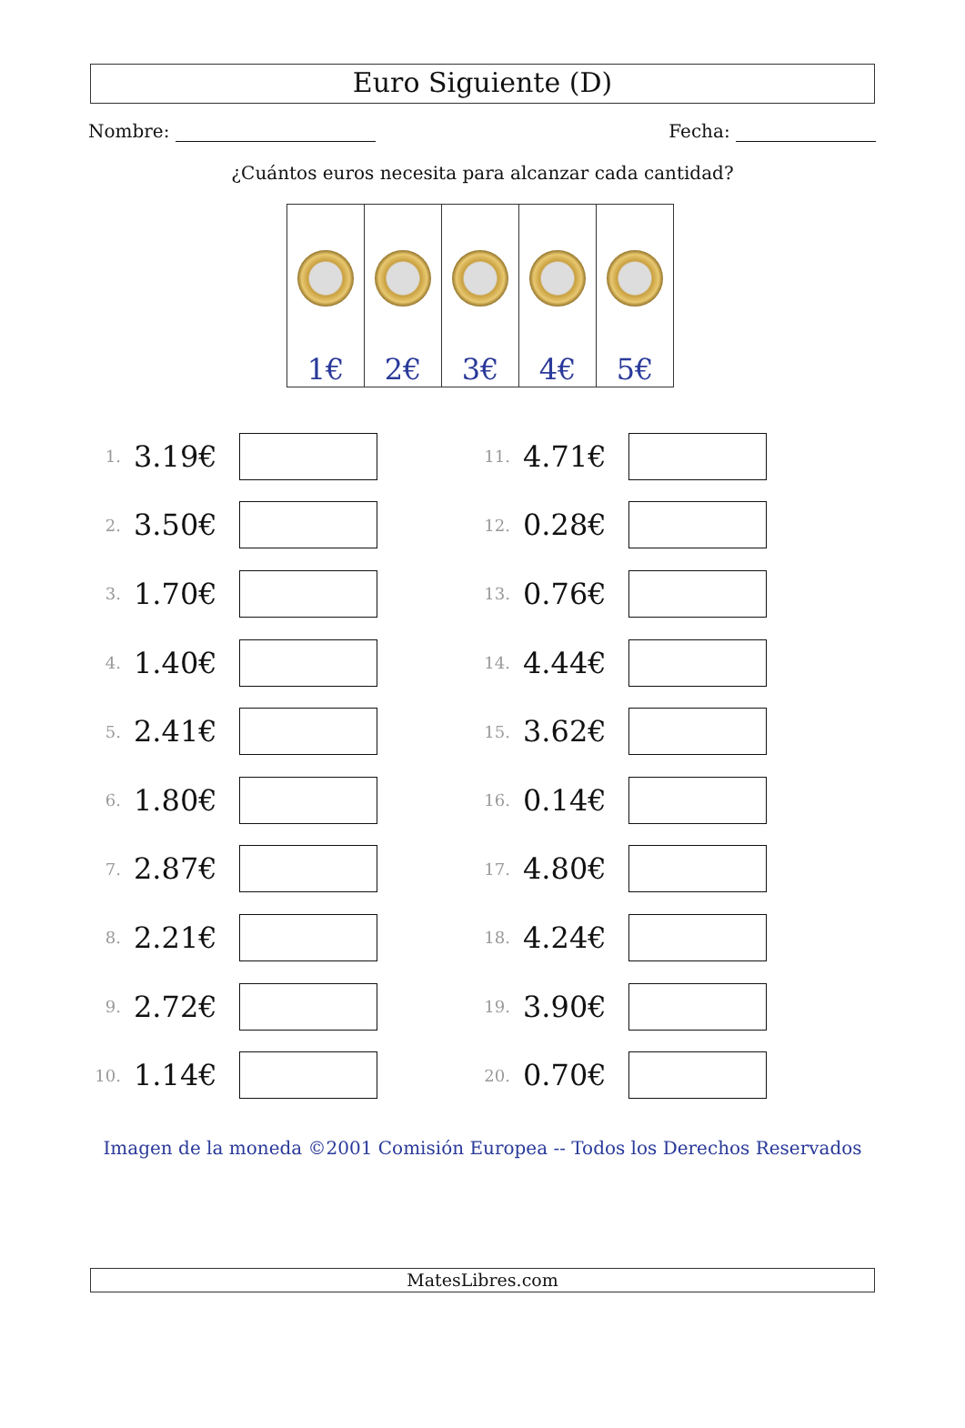Euro Siguiente (D)
Nombre: Fecha:
¿Cuántos euros necesita para alcanzar cada cantidad?
| 1€ | 2€ | 3€ | 4€ | 5€ |
1. 3.19€
2. 3.50€
3. 1.70€
4. 1.40€
5. 2.41€
6. 1.80€
7. 2.87€
8. 2.21€
9. 2.72€
10. 1.14€
11. 4.71€
12. 0.28€
13. 0.76€
14. 4.44€
15. 3.62€
16. 0.14€
17. 4.80€
18. 4.24€
19. 3.90€
20. 0.70€
Imagen de la moneda ©2001 Comisión Europea -- Todos los Derechos Reservados
MatesLibres.com